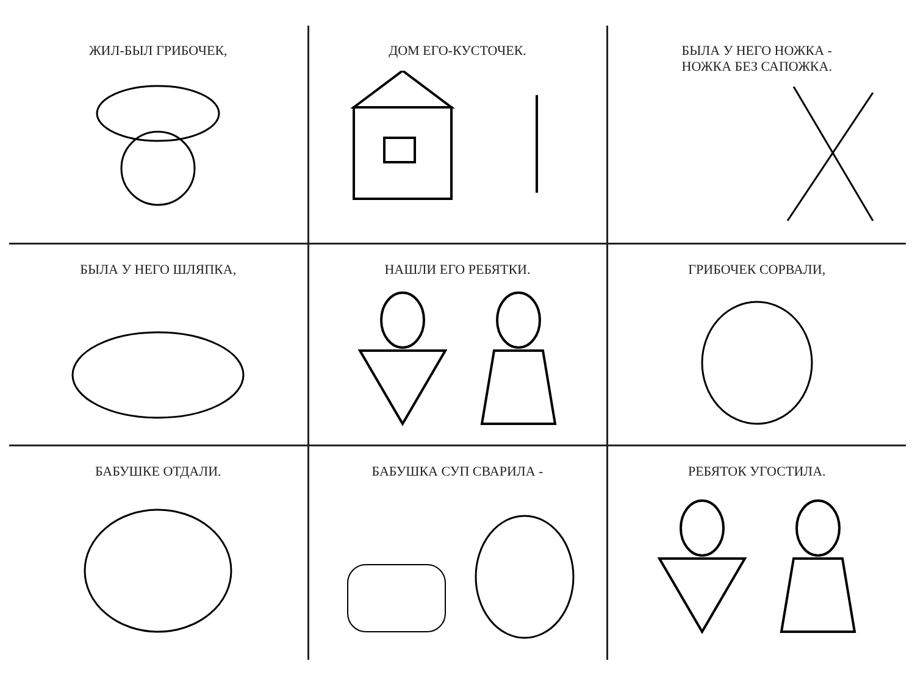| ЖИЛ-БЫЛ ГРИБОЧЕК, | ДОМ ЕГО-КУСТОЧЕК. | БЫЛА У НЕГО НОЖКА - НОЖКА БЕЗ САПОЖКА. |
| БЫЛА У НЕГО ШЛЯПКА, | НАШЛИ ЕГО РЕБЯТКИ. | ГРИБОЧЕК СОРВАЛИ, |
| БАБУШКЕ ОТДАЛИ. | БАБУШКА СУП СВАРИЛА - | РЕБЯТОК УГОСТИЛА. |